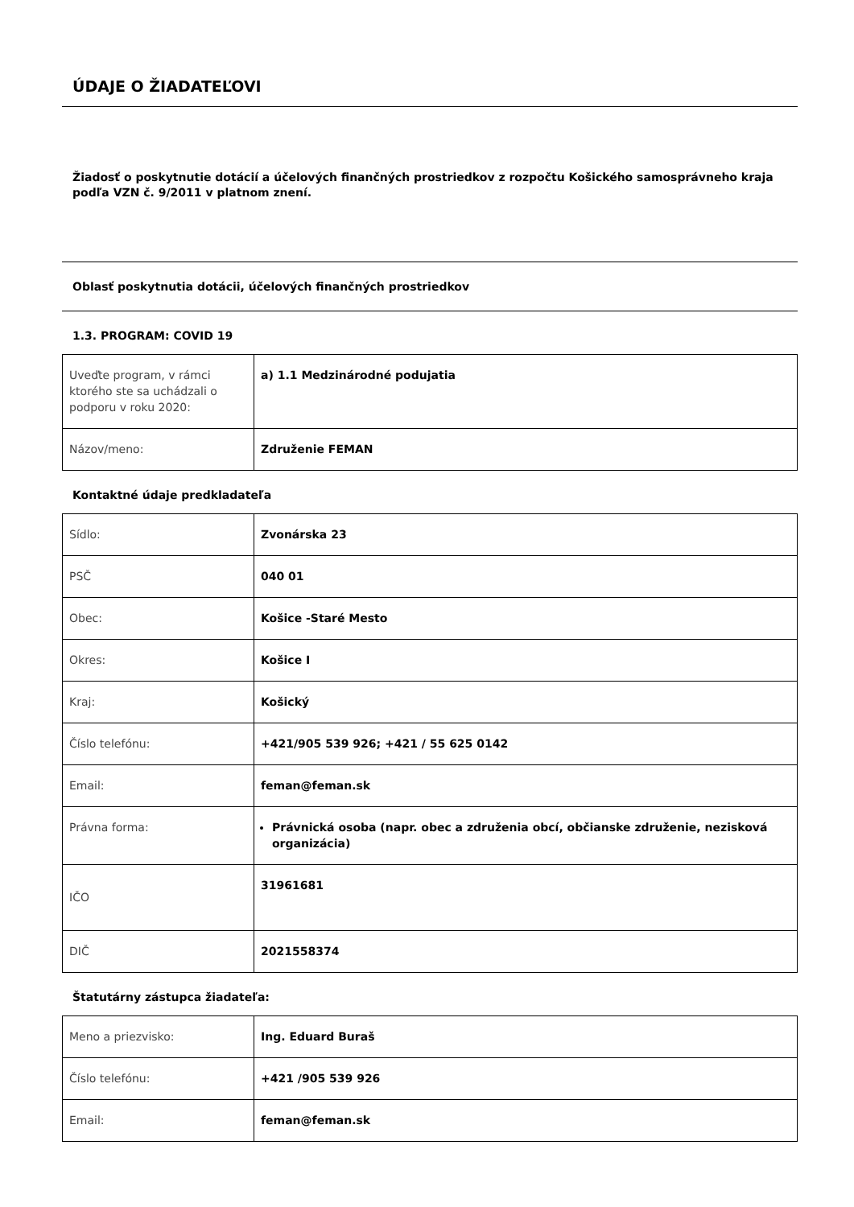ÚDAJE O ŽIADATEĽOVI
Žiadosť o poskytnutie dotácií a účelových finančných prostriedkov z rozpočtu Košického samosprávneho kraja podľa VZN č. 9/2011 v platnom znení.
Oblasť poskytnutia dotácii, účelových finančných prostriedkov
1.3. PROGRAM: COVID 19
| Uveďte program, v rámci ktorého ste sa uchádzali o podporu v roku 2020: | a) 1.1 Medzinárodné podujatia |
| Názov/meno: | Združenie FEMAN |
Kontaktné údaje predkladateľa
| Sídlo: | Zvonárska 23 |
| PSČ | 040 01 |
| Obec: | Košice -Staré Mesto |
| Okres: | Košice I |
| Kraj: | Košický |
| Číslo telefónu: | +421/905 539 926; +421 / 55 625 0142 |
| Email: | feman@feman.sk |
| Právna forma: | Právnická osoba (napr. obec a združenia obcí, občianske združenie, nezisková organizácia) |
| IČO | 31961681 |
| DIČ | 2021558374 |
Štatutárny zástupca žiadateľa:
| Meno a priezvisko: | Ing. Eduard Buraš |
| Číslo telefónu: | +421 /905 539 926 |
| Email: | feman@feman.sk |